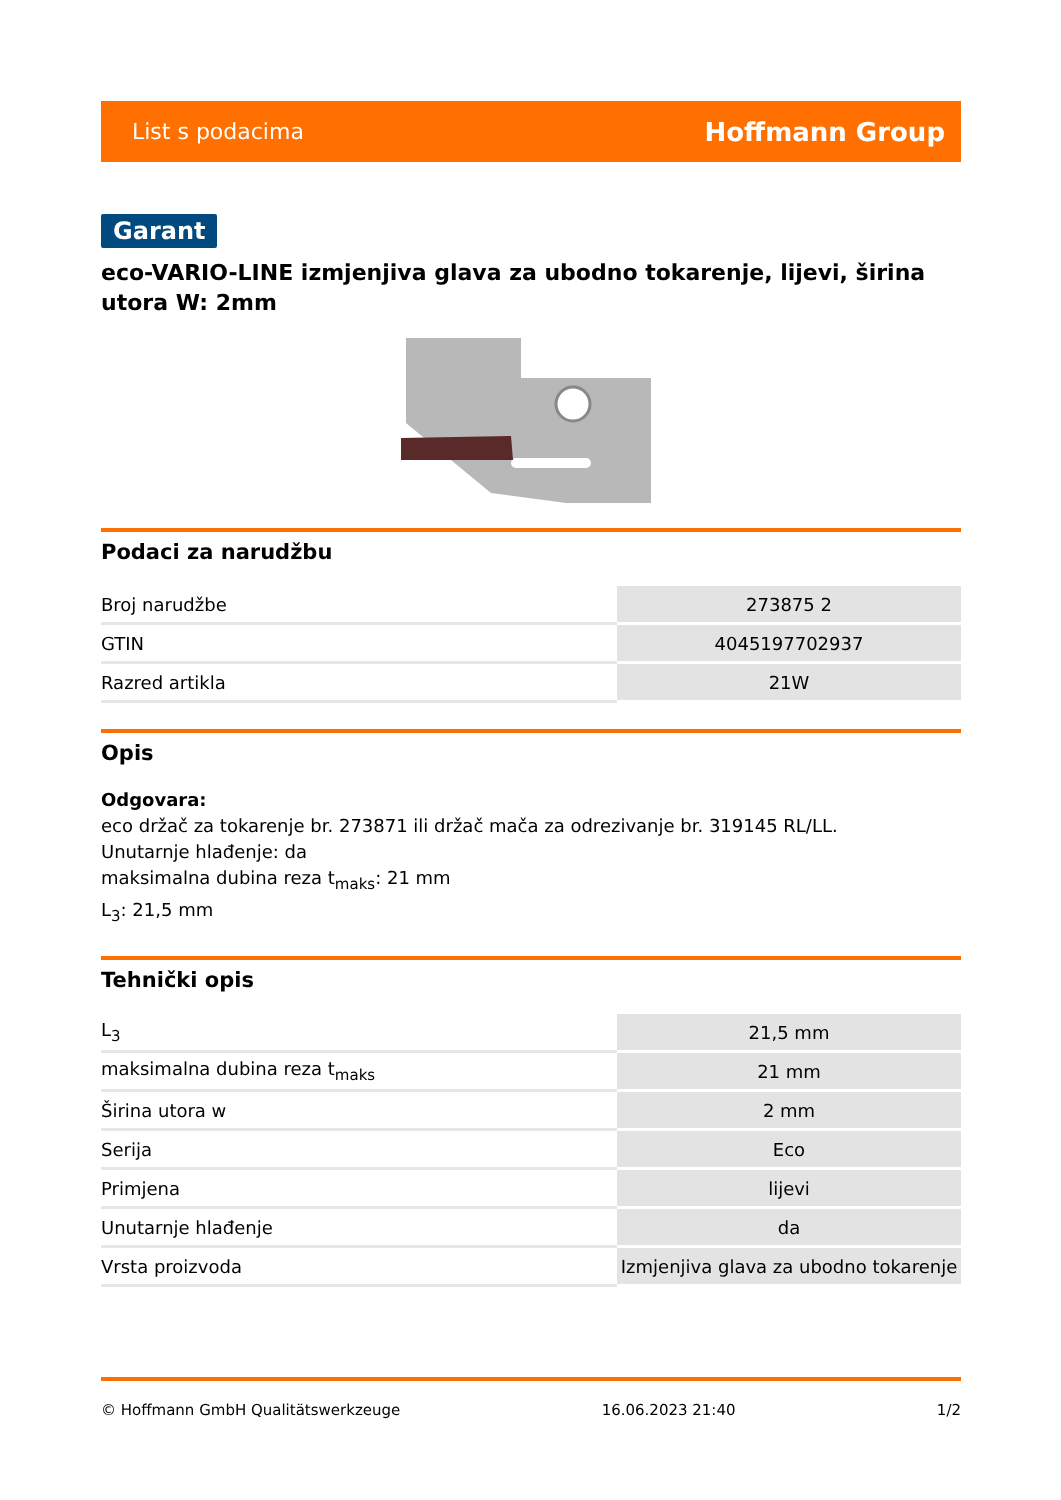List s podacima Hoffmann Group
Garant
eco-VARIO-LINE izmjenjiva glava za ubodno tokarenje, lijevi, širina utora W: 2mm
Podaci za narudžbu
| Broj narudžbe | 273875 2 |
| GTIN | 4045197702937 |
| Razred artikla | 21W |
Opis
Odgovara:
eco držač za tokarenje br. 273871 ili držač mača za odrezivanje br. 319145 RL/LL.
Unutarnje hlađenje: da
maksimalna dubina reza t<sub>maks</sub>: 21 mm
L<sub>3</sub>: 21,5 mm
Tehnički opis
| L<sub>3</sub> | 21,5 mm |
| maksimalna dubina reza t<sub>maks</sub> | 21 mm |
| Širina utora w | 2 mm |
| Serija | Eco |
| Primjena | lijevi |
| Unutarnje hlađenje | da |
| Vrsta proizvoda | Izmjenjiva glava za ubodno tokarenje |
© Hoffmann GmbH Qualitätswerkzeuge 16.06.2023 21:40 1/2